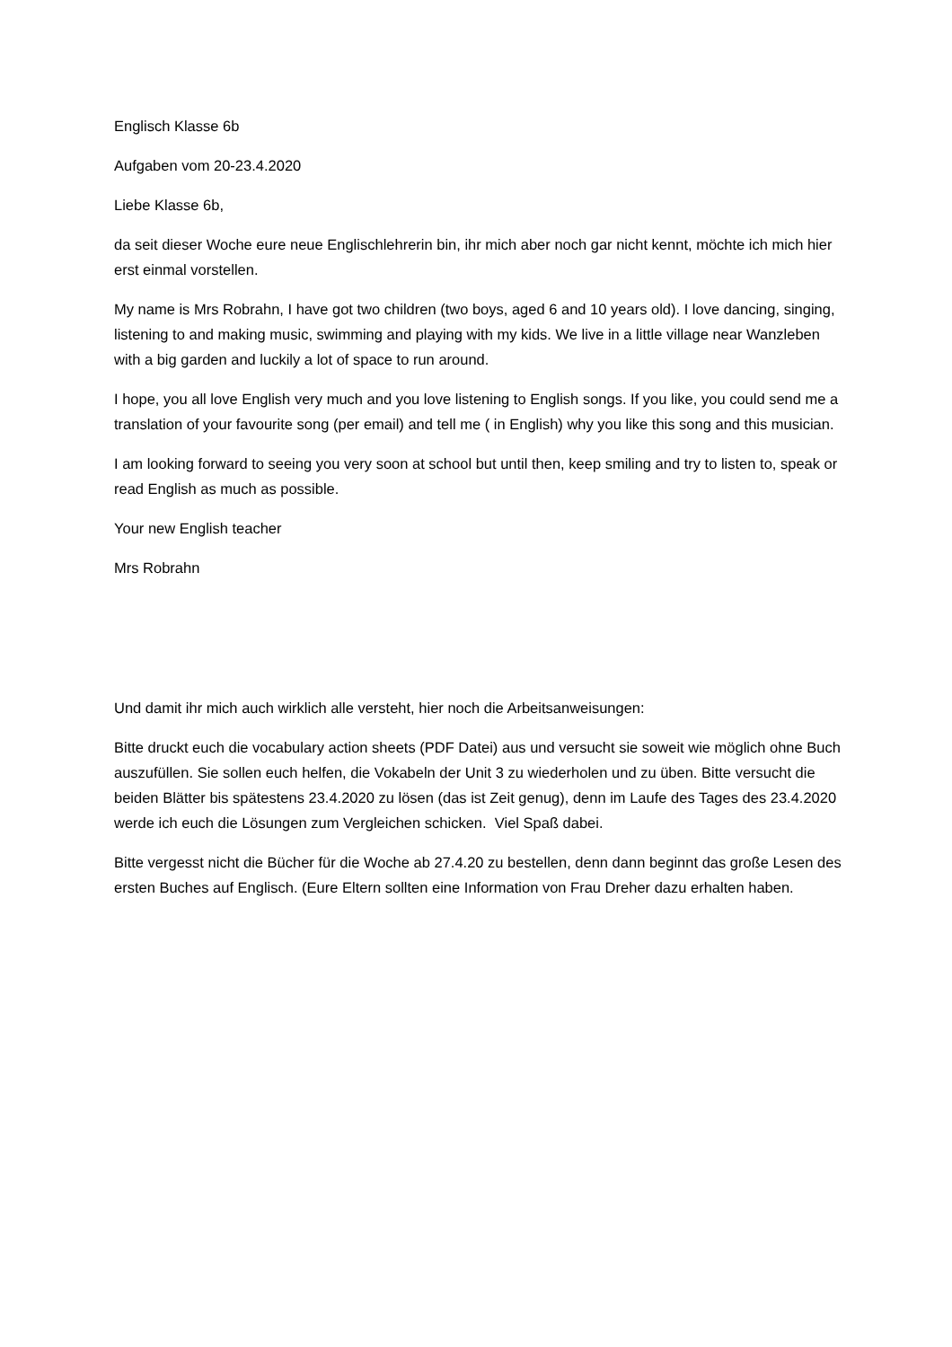Englisch Klasse 6b
Aufgaben vom 20-23.4.2020
Liebe Klasse 6b,
da seit dieser Woche eure neue Englischlehrerin bin, ihr mich aber noch gar nicht kennt, möchte ich mich hier erst einmal vorstellen.
My name is Mrs Robrahn, I have got two children (two boys, aged 6 and 10 years old). I love dancing, singing, listening to and making music, swimming and playing with my kids. We live in a little village near Wanzleben with a big garden and luckily a lot of space to run around.
I hope, you all love English very much and you love listening to English songs. If you like, you could send me a translation of your favourite song (per email) and tell me ( in English) why you like this song and this musician.
I am looking forward to seeing you very soon at school but until then, keep smiling and try to listen to, speak or read English as much as possible.
Your new English teacher
Mrs Robrahn
Und damit ihr mich auch wirklich alle versteht, hier noch die Arbeitsanweisungen:
Bitte druckt euch die vocabulary action sheets (PDF Datei) aus und versucht sie soweit wie möglich ohne Buch auszufüllen. Sie sollen euch helfen, die Vokabeln der Unit 3 zu wiederholen und zu üben. Bitte versucht die beiden Blätter bis spätestens 23.4.2020 zu lösen (das ist Zeit genug), denn im Laufe des Tages des 23.4.2020 werde ich euch die Lösungen zum Vergleichen schicken. Viel Spaß dabei.
Bitte vergesst nicht die Bücher für die Woche ab 27.4.20 zu bestellen, denn dann beginnt das große Lesen des ersten Buches auf Englisch. (Eure Eltern sollten eine Information von Frau Dreher dazu erhalten haben.